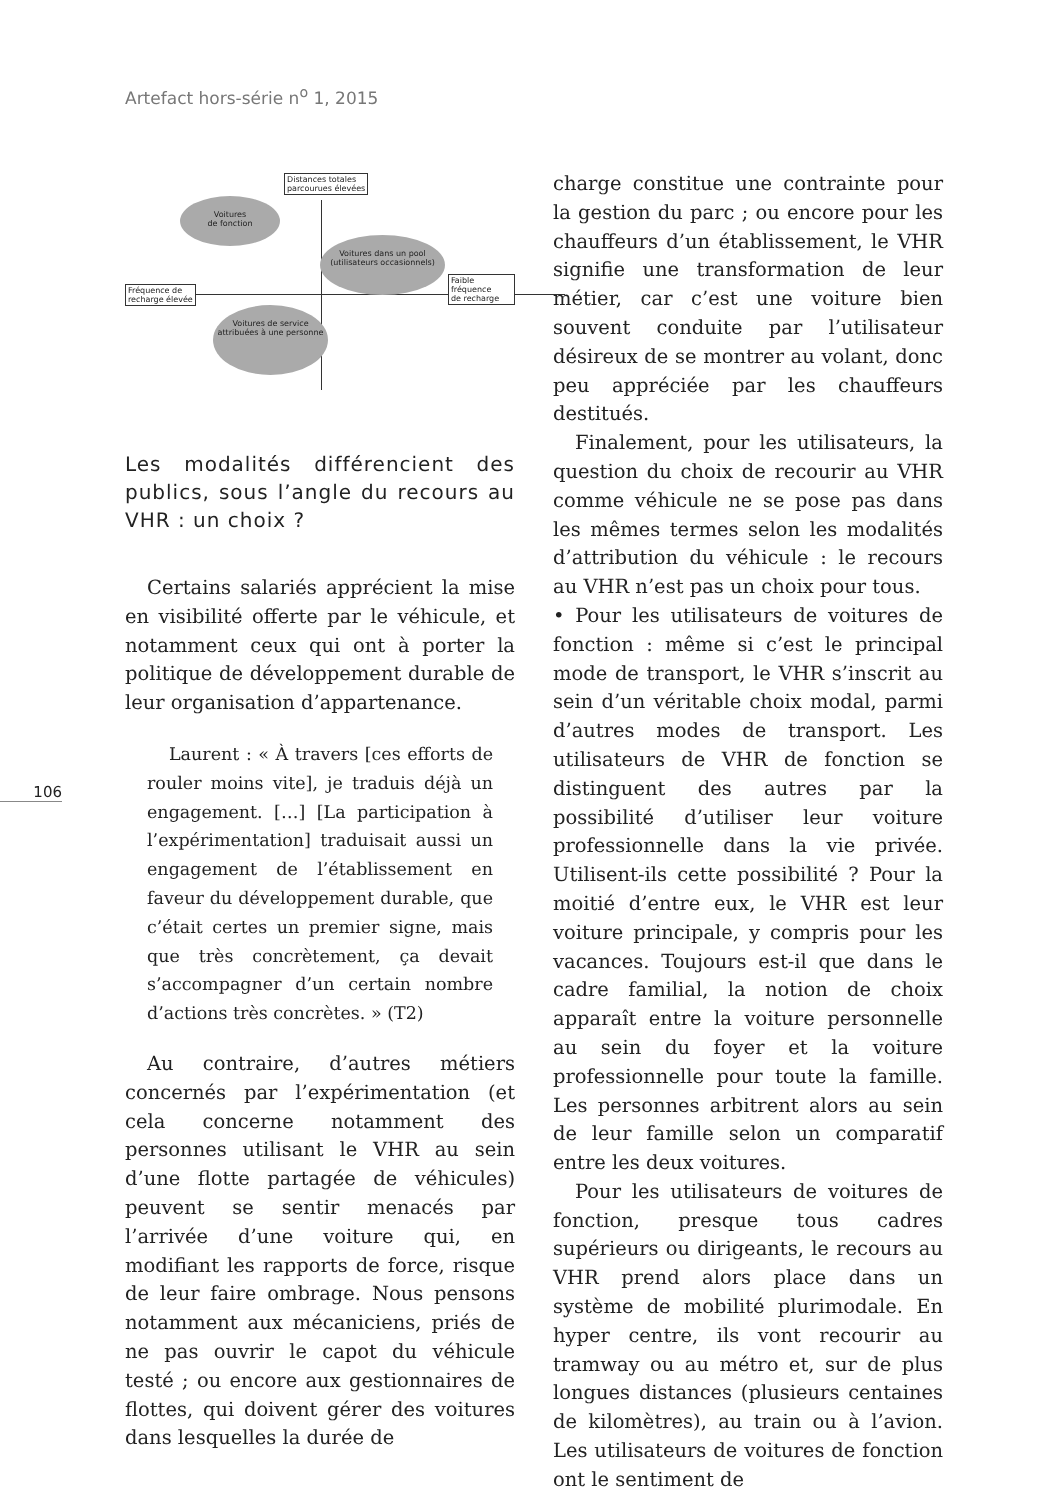Artefact hors-série n<sup>o</sup> 1, 2015
106
Distances totales
parcourues élevées
Voitures
de fonction
Voitures dans un pool
(utilisateurs occasionnels)
Faible fréquence
de recharge
Fréquence de
recharge élevée
Voitures de service
attribuées à une personne
Les modalités différencient des publics, sous l’angle du recours au VHR : un choix ?
Certains salariés apprécient la mise en visibilité offerte par le véhicule, et notamment ceux qui ont à porter la politique de développement durable de leur organisation d’appartenance.
Laurent : « À travers [ces efforts de rouler moins vite], je traduis déjà un engagement. […] [La participation à l’expérimentation] traduisait aussi un engagement de l’établissement en faveur du développement durable, que c’était certes un premier signe, mais que très concrètement, ça devait s’accompagner d’un certain nombre d’actions très concrètes. » (T2)
Au contraire, d’autres métiers concernés par l’expérimentation (et cela concerne notamment des personnes utilisant le VHR au sein d’une flotte partagée de véhicules) peuvent se sentir menacés par l’arrivée d’une voiture qui, en modifiant les rapports de force, risque de leur faire ombrage. Nous pensons notamment aux mécaniciens, priés de ne pas ouvrir le capot du véhicule testé ; ou encore aux gestionnaires de flottes, qui doivent gérer des voitures dans lesquelles la durée de
charge constitue une contrainte pour la gestion du parc ; ou encore pour les chauffeurs d’un établissement, le VHR signifie une transformation de leur métier, car c’est une voiture bien souvent conduite par l’utilisateur désireux de se montrer au volant, donc peu appréciée par les chauffeurs destitués.
Finalement, pour les utilisateurs, la question du choix de recourir au VHR comme véhicule ne se pose pas dans les mêmes termes selon les modalités d’attribution du véhicule : le recours au VHR n’est pas un choix pour tous.
• Pour les utilisateurs de voitures de fonction : même si c’est le principal mode de transport, le VHR s’inscrit au sein d’un véritable choix modal, parmi d’autres modes de transport. Les utilisateurs de VHR de fonction se distinguent des autres par la possibilité d’utiliser leur voiture professionnelle dans la vie privée. Utilisent-ils cette possibilité ? Pour la moitié d’entre eux, le VHR est leur voiture principale, y compris pour les vacances. Toujours est-il que dans le cadre familial, la notion de choix apparaît entre la voiture personnelle au sein du foyer et la voiture professionnelle pour toute la famille. Les personnes arbitrent alors au sein de leur famille selon un comparatif entre les deux voitures.
Pour les utilisateurs de voitures de fonction, presque tous cadres supérieurs ou dirigeants, le recours au VHR prend alors place dans un système de mobilité plurimodale. En hyper centre, ils vont recourir au tramway ou au métro et, sur de plus longues distances (plusieurs centaines de kilomètres), au train ou à l’avion. Les utilisateurs de voitures de fonction ont le sentiment de